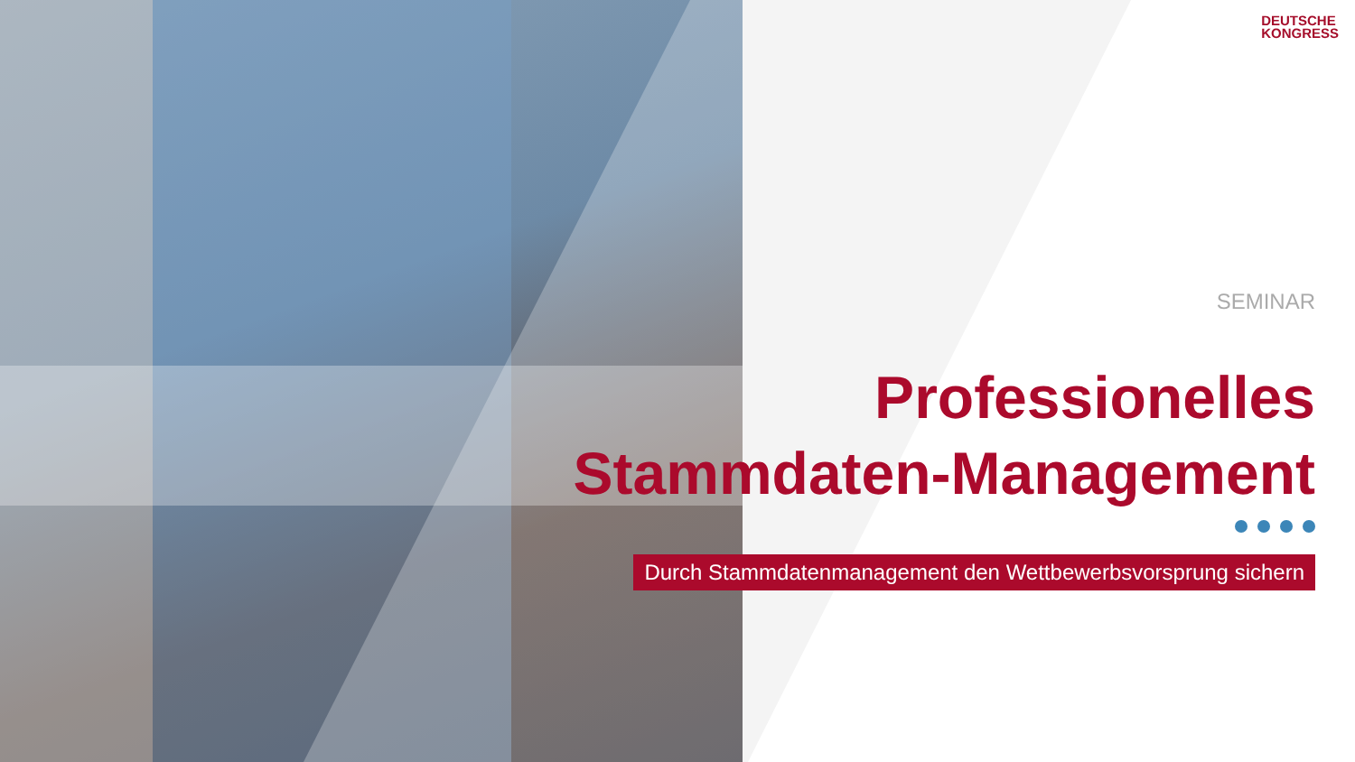DEUTSCHE
KONGRESS
SEMINAR
Professionelles
Stammdaten-Management
Durch Stammdatenmanagement den Wettbewerbsvorsprung sichern